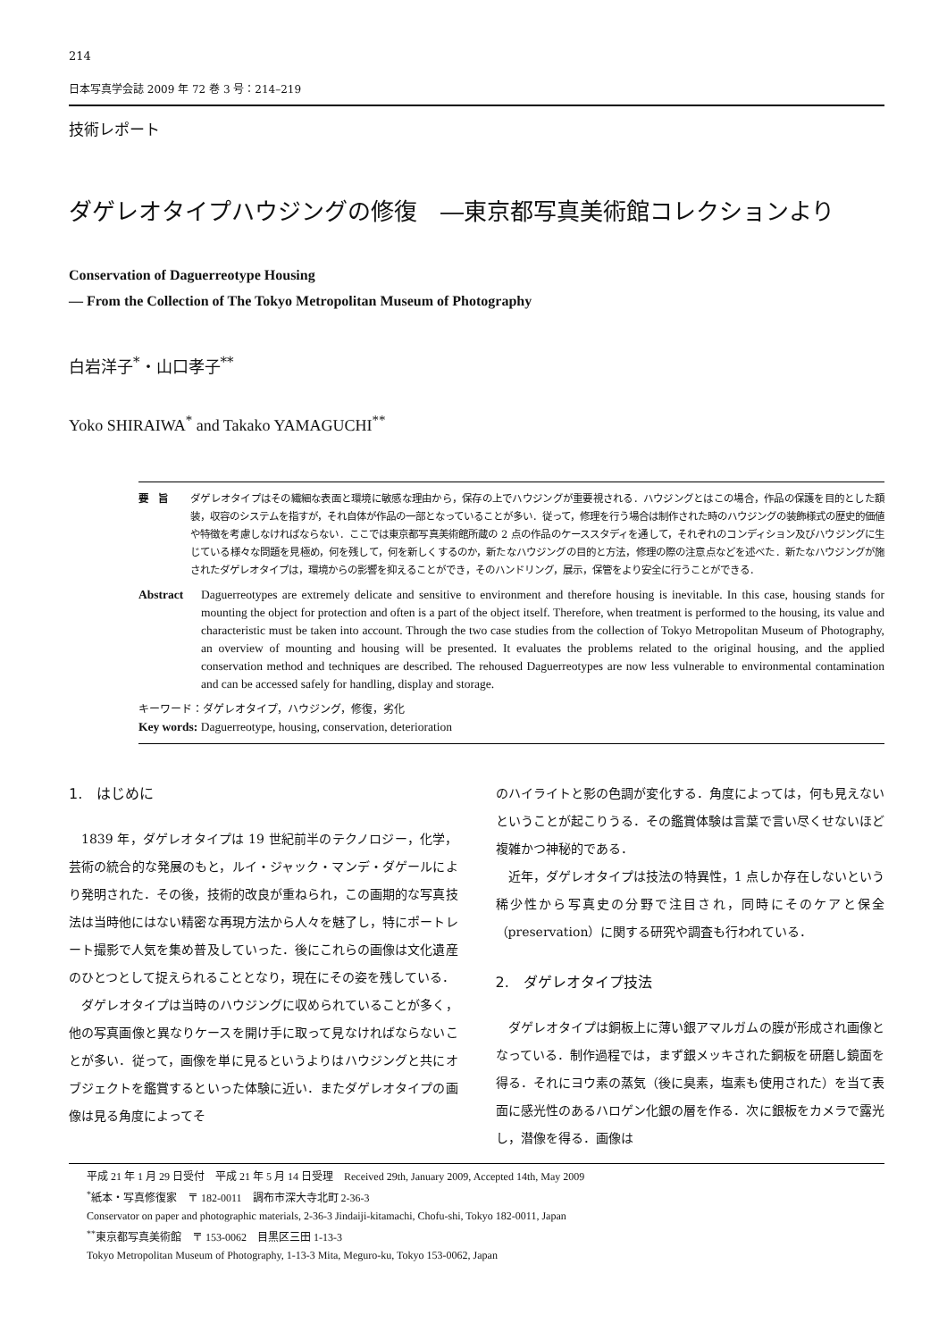214
日本写真学会誌 2009 年 72 巻 3 号：214–219
技術レポート
ダゲレオタイプハウジングの修復　―東京都写真美術館コレクションより
Conservation of Daguerreotype Housing
— From the Collection of The Tokyo Metropolitan Museum of Photography
白岩洋子<sup>*</sup>・山口孝子<sup>**</sup>
Yoko SHIRAIWA<sup>*</sup> and Takako YAMAGUCHI<sup>**</sup>
要　旨 ダゲレオタイプはその繊細な表面と環境に敏感な理由から，保存の上でハウジングが重要視される．ハウジングとはこの場合，作品の保護を目的とした額装，収容のシステムを指すが，それ自体が作品の一部となっていることが多い．従って，修理を行う場合は制作された時のハウジングの装飾様式の歴史的価値や特徴を考慮しなければならない．ここでは東京都写真美術館所蔵の 2 点の作品のケーススタディを通して，それぞれのコンディション及びハウジングに生じている様々な問題を見極め，何を残して，何を新しくするのか，新たなハウジングの目的と方法，修理の際の注意点などを述べた．新たなハウジングが施されたダゲレオタイプは，環境からの影響を抑えることができ，そのハンドリング，展示，保管をより安全に行うことができる．
Abstract Daguerreotypes are extremely delicate and sensitive to environment and therefore housing is inevitable. In this case, housing stands for mounting the object for protection and often is a part of the object itself. Therefore, when treatment is performed to the housing, its value and characteristic must be taken into account. Through the two case studies from the collection of Tokyo Metropolitan Museum of Photography, an overview of mounting and housing will be presented. It evaluates the problems related to the original housing, and the applied conservation method and techniques are described. The rehoused Daguerreotypes are now less vulnerable to environmental contamination and can be accessed safely for handling, display and storage.
キーワード：ダゲレオタイプ，ハウジング，修復，劣化
Key words: Daguerreotype, housing, conservation, deterioration
1.　はじめに
1839 年，ダゲレオタイプは 19 世紀前半のテクノロジー，化学，芸術の統合的な発展のもと，ルイ・ジャック・マンデ・ダゲールにより発明された．その後，技術的改良が重ねられ，この画期的な写真技法は当時他にはない精密な再現方法から人々を魅了し，特にポートレート撮影で人気を集め普及していった．後にこれらの画像は文化遺産のひとつとして捉えられることとなり，現在にその姿を残している．
ダゲレオタイプは当時のハウジングに収められていることが多く，他の写真画像と異なりケースを開け手に取って見なければならないことが多い．従って，画像を単に見るというよりはハウジングと共にオブジェクトを鑑賞するといった体験に近い．またダゲレオタイプの画像は見る角度によってそ
のハイライトと影の色調が変化する．角度によっては，何も見えないということが起こりうる．その鑑賞体験は言葉で言い尽くせないほど複雑かつ神秘的である．
近年，ダゲレオタイプは技法の特異性，1 点しか存在しないという稀少性から写真史の分野で注目され，同時にそのケアと保全（preservation）に関する研究や調査も行われている．
2.　ダゲレオタイプ技法
ダゲレオタイプは銅板上に薄い銀アマルガムの膜が形成され画像となっている．制作過程では，まず銀メッキされた銅板を研磨し鏡面を得る．それにヨウ素の蒸気（後に臭素，塩素も使用された）を当て表面に感光性のあるハロゲン化銀の層を作る．次に銀板をカメラで露光し，潜像を得る．画像は
平成 21 年 1 月 29 日受付　平成 21 年 5 月 14 日受理　Received 29th, January 2009, Accepted 14th, May 2009
<sup>*</sup> 紙本・写真修復家　〒 182-0011　調布市深大寺北町 2-36-3
Conservator on paper and photographic materials, 2-36-3 Jindaiji-kitamachi, Chofu-shi, Tokyo 182-0011, Japan
<sup>**</sup> 東京都写真美術館　〒 153-0062　目黒区三田 1-13-3
Tokyo Metropolitan Museum of Photography, 1-13-3 Mita, Meguro-ku, Tokyo 153-0062, Japan